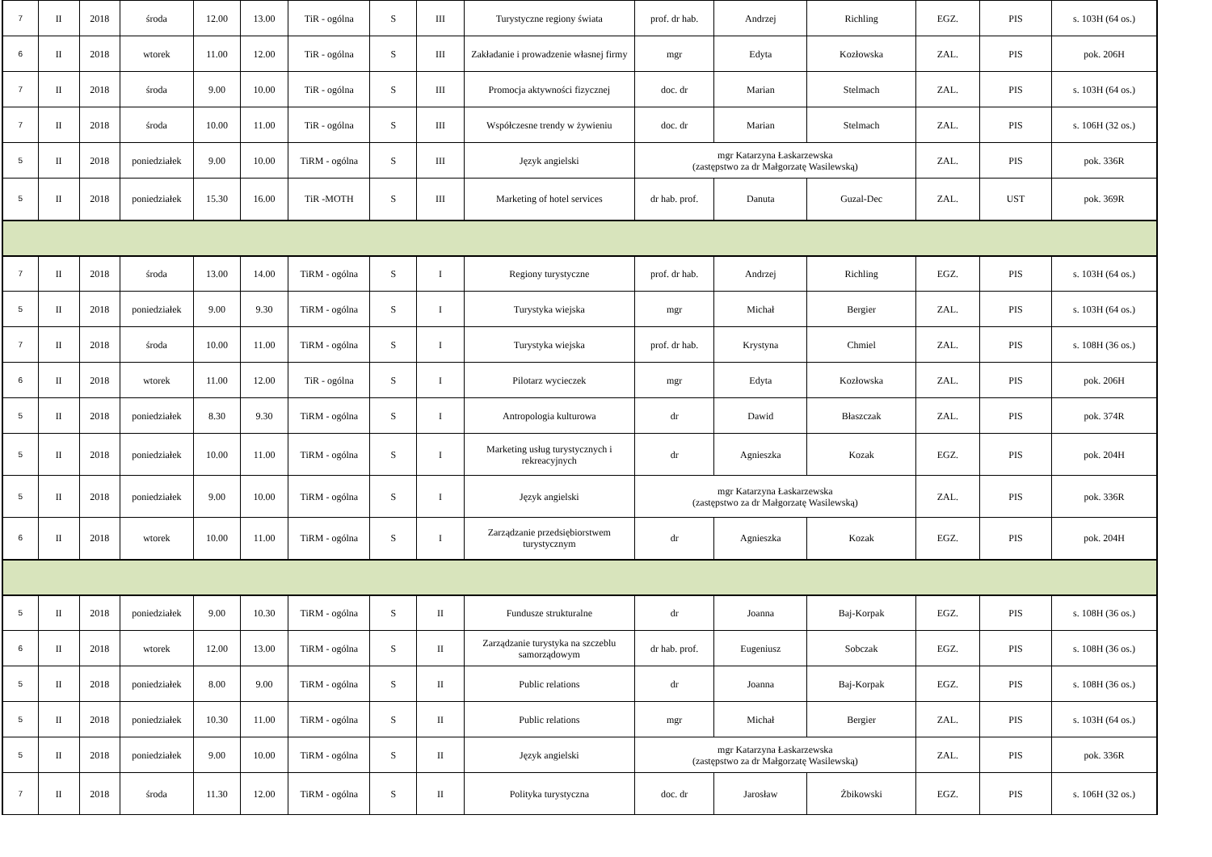| 7 | II | 2018 | środa | 12.00 | 13.00 | TiR - ogólna | S | III | Turystyczne regiony świata | prof. dr hab. | Andrzej | Richling | EGZ. | PIS | s. 103H (64 os.) |
| 6 | II | 2018 | wtorek | 11.00 | 12.00 | TiR - ogólna | S | III | Zakładanie i prowadzenie własnej firmy | mgr | Edyta | Kozłowska | ZAL. | PIS | pok. 206H |
| 7 | II | 2018 | środa | 9.00 | 10.00 | TiR - ogólna | S | III | Promocja aktywności fizycznej | doc. dr | Marian | Stelmach | ZAL. | PIS | s. 103H (64 os.) |
| 7 | II | 2018 | środa | 10.00 | 11.00 | TiR - ogólna | S | III | Współczesne trendy w żywieniu | doc. dr | Marian | Stelmach | ZAL. | PIS | s. 106H (32 os.) |
| 5 | II | 2018 | poniedziałek | 9.00 | 10.00 | TiRM - ogólna | S | III | Język angielski | mgr Katarzyna Łaskarzewska (zastępstwo za dr Małgorzatę Wasilewską) | | | ZAL. | PIS | pok. 336R |
| 5 | II | 2018 | poniedziałek | 15.30 | 16.00 | TiR -MOTH | S | III | Marketing of hotel services | dr hab. prof. | Danuta | Guzal-Dec | ZAL. | UST | pok. 369R |
| 7 | II | 2018 | środa | 13.00 | 14.00 | TiRM - ogólna | S | I | Regiony turystyczne | prof. dr hab. | Andrzej | Richling | EGZ. | PIS | s. 103H (64 os.) |
| 5 | II | 2018 | poniedziałek | 9.00 | 9.30 | TiRM - ogólna | S | I | Turystyka wiejska | mgr | Michał | Bergier | ZAL. | PIS | s. 103H (64 os.) |
| 7 | II | 2018 | środa | 10.00 | 11.00 | TiRM - ogólna | S | I | Turystyka wiejska | prof. dr hab. | Krystyna | Chmiel | ZAL. | PIS | s. 108H (36 os.) |
| 6 | II | 2018 | wtorek | 11.00 | 12.00 | TiR - ogólna | S | I | Pilotarz wycieczek | mgr | Edyta | Kozłowska | ZAL. | PIS | pok. 206H |
| 5 | II | 2018 | poniedziałek | 8.30 | 9.30 | TiRM - ogólna | S | I | Antropologia kulturowa | dr | Dawid | Błaszczak | ZAL. | PIS | pok. 374R |
| 5 | II | 2018 | poniedziałek | 10.00 | 11.00 | TiRM - ogólna | S | I | Marketing usług turystycznych i rekreacyjnych | dr | Agnieszka | Kozak | EGZ. | PIS | pok. 204H |
| 5 | II | 2018 | poniedziałek | 9.00 | 10.00 | TiRM - ogólna | S | I | Język angielski | mgr Katarzyna Łaskarzewska (zastępstwo za dr Małgorzatę Wasilewską) | | | ZAL. | PIS | pok. 336R |
| 6 | II | 2018 | wtorek | 10.00 | 11.00 | TiRM - ogólna | S | I | Zarządzanie przedsiębiorstwem turystycznym | dr | Agnieszka | Kozak | EGZ. | PIS | pok. 204H |
| 5 | II | 2018 | poniedziałek | 9.00 | 10.30 | TiRM - ogólna | S | II | Fundusze strukturalne | dr | Joanna | Baj-Korpak | EGZ. | PIS | s. 108H (36 os.) |
| 6 | II | 2018 | wtorek | 12.00 | 13.00 | TiRM - ogólna | S | II | Zarządzanie turystyka na szczeblu samorządowym | dr hab. prof. | Eugeniusz | Sobczak | EGZ. | PIS | s. 108H (36 os.) |
| 5 | II | 2018 | poniedziałek | 8.00 | 9.00 | TiRM - ogólna | S | II | Public relations | dr | Joanna | Baj-Korpak | EGZ. | PIS | s. 108H (36 os.) |
| 5 | II | 2018 | poniedziałek | 10.30 | 11.00 | TiRM - ogólna | S | II | Public relations | mgr | Michał | Bergier | ZAL. | PIS | s. 103H (64 os.) |
| 5 | II | 2018 | poniedziałek | 9.00 | 10.00 | TiRM - ogólna | S | II | Język angielski | mgr Katarzyna Łaskarzewska (zastępstwo za dr Małgorzatę Wasilewską) | | | ZAL. | PIS | pok. 336R |
| 7 | II | 2018 | środa | 11.30 | 12.00 | TiRM - ogólna | S | II | Polityka turystyczna | doc. dr | Jarosław | Żbikowski | EGZ. | PIS | s. 106H (32 os.) |